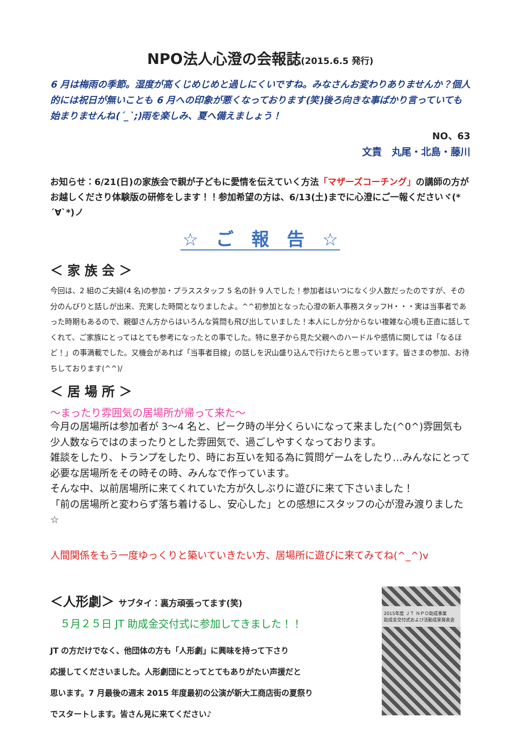NPO法人心澄の会報誌(2015.6.5 発行)
6 月は梅雨の季節。湿度が高くじめじめと過しにくいですね。みなさんお変わりありませんか？個人的には祝日が無いことも 6 月への印象が悪くなっております(笑)後ろ向きな事ばかり言っていても始まりませんね(´_`;)雨を楽しみ、夏へ備えましょう！
NO、63
文責　丸尾・北島・藤川
お知らせ：6/21(日)の家族会で親が子どもに愛情を伝えていく方法「マザーズコーチング」の講師の方がお越しくださり体験版の研修をします！！参加希望の方は、6/13(土)までに心澄にご一報くださいヾ(*´∀`*)ノ
☆　ご　報　告　☆
＜ 家 族 会 ＞
今回は、2 組のご夫婦(4 名)の参加・プラススタッフ 5 名の計 9 人でした！参加者はいつになく少人数だったのですが、その分のんびりと話しが出来、充実した時間となりましたよ。^^初参加となった心澄の新人事務スタッフH・・・実は当事者であった時期もあるので、親御さん方からはいろんな質問も飛び出していました！本人にしか分からない複雑な心境も正直に話してくれて、ご家族にとってはとても参考になったとの事でした。特に息子から見た父親へのハードルや感情に関しては「なるほど！」の事満載でした。又機会があれば「当事者目線」の話しを沢山盛り込んで行けたらと思っています。皆さまの参加、お待ちしております(^^)/
＜ 居 場 所 ＞
～まったり雰囲気の居場所が帰って来た～
今月の居場所は参加者が 3～4 名と、ピーク時の半分くらいになって来ました(^0^)雰囲気も少人数ならではのまったりとした雰囲気で、過ごしやすくなっております。
雑談をしたり、トランプをしたり、時にお互いを知る為に質問ゲームをしたり…みんなにとって必要な居場所をその時その時、みんなで作っています。
そんな中、以前居場所に来てくれていた方が久しぶりに遊びに来て下さいました！
「前の居場所と変わらず落ち着けるし、安心した」との感想にスタッフの心が澄み渡りました☆
人間関係をもう一度ゆっくりと築いていきたい方、居場所に遊びに来てみてね(^_^)v
＜人形劇＞ サブタイ：裏方頑張ってます(笑)
５月２５日 JT 助成金交付式に参加してきました！！
JT の方だけでなく、他団体の方も「人形劇」に興味を持って下さり
応援してくださいました。人形劇団にとってとてもありがたい声援だと
思います。7 月最後の週末 2015 年度最初の公演が新大工商店街の夏祭り
でスタートします。皆さん見に来てください♪
2015年度 ＪＴ ＮＰＯ助成事業
助成金交付式および活動成果発表会